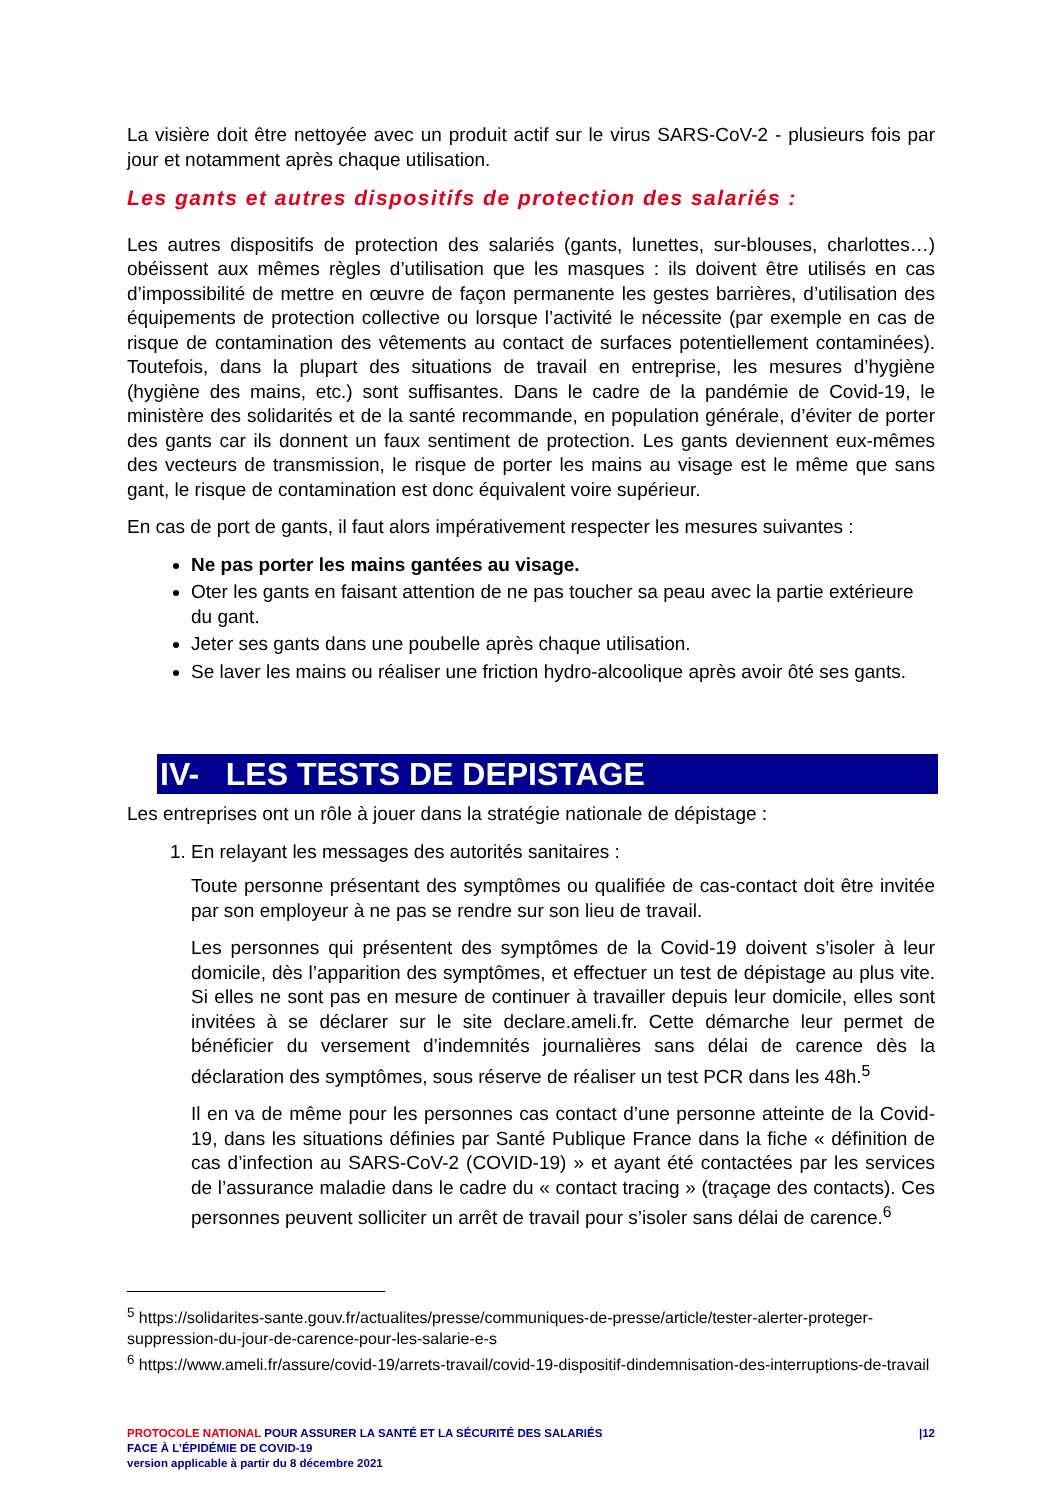La visière doit être nettoyée avec un produit actif sur le virus SARS-CoV-2 - plusieurs fois par jour et notamment après chaque utilisation.
Les gants et autres dispositifs de protection des salariés :
Les autres dispositifs de protection des salariés (gants, lunettes, sur-blouses, charlottes…) obéissent aux mêmes règles d’utilisation que les masques : ils doivent être utilisés en cas d’impossibilité de mettre en œuvre de façon permanente les gestes barrières, d’utilisation des équipements de protection collective ou lorsque l’activité le nécessite (par exemple en cas de risque de contamination des vêtements au contact de surfaces potentiellement contaminées). Toutefois, dans la plupart des situations de travail en entreprise, les mesures d’hygiène (hygiène des mains, etc.) sont suffisantes. Dans le cadre de la pandémie de Covid-19, le ministère des solidarités et de la santé recommande, en population générale, d’éviter de porter des gants car ils donnent un faux sentiment de protection. Les gants deviennent eux-mêmes des vecteurs de transmission, le risque de porter les mains au visage est le même que sans gant, le risque de contamination est donc équivalent voire supérieur.
En cas de port de gants, il faut alors impérativement respecter les mesures suivantes :
Ne pas porter les mains gantées au visage.
Oter les gants en faisant attention de ne pas toucher sa peau avec la partie extérieure du gant.
Jeter ses gants dans une poubelle après chaque utilisation.
Se laver les mains ou réaliser une friction hydro-alcoolique après avoir ôté ses gants.
IV- LES TESTS DE DEPISTAGE
Les entreprises ont un rôle à jouer dans la stratégie nationale de dépistage :
1. En relayant les messages des autorités sanitaires :
Toute personne présentant des symptômes ou qualifiée de cas-contact doit être invitée par son employeur à ne pas se rendre sur son lieu de travail.
Les personnes qui présentent des symptômes de la Covid-19 doivent s’isoler à leur domicile, dès l’apparition des symptômes, et effectuer un test de dépistage au plus vite. Si elles ne sont pas en mesure de continuer à travailler depuis leur domicile, elles sont invitées à se déclarer sur le site declare.ameli.fr. Cette démarche leur permet de bénéficier du versement d’indemnités journalières sans délai de carence dès la déclaration des symptômes, sous réserve de réaliser un test PCR dans les 48h.<sup>5</sup>
Il en va de même pour les personnes cas contact d’une personne atteinte de la Covid-19, dans les situations définies par Santé Publique France dans la fiche « définition de cas d’infection au SARS-CoV-2 (COVID-19) » et ayant été contactées par les services de l’assurance maladie dans le cadre du « contact tracing » (traçage des contacts). Ces personnes peuvent solliciter un arrêt de travail pour s’isoler sans délai de carence.<sup>6</sup>
<sup>5</sup> https://solidarites-sante.gouv.fr/actualites/presse/communiques-de-presse/article/tester-alerter-proteger-suppression-du-jour-de-carence-pour-les-salarie-e-s
<sup>6</sup> https://www.ameli.fr/assure/covid-19/arrets-travail/covid-19-dispositif-dindemnisation-des-interruptions-de-travail
PROTOCOLE NATIONAL POUR ASSURER LA SANTÉ ET LA SÉCURITÉ DES SALARIÉS
FACE À L’ÉPIDÉMIE DE COVID-19
version applicable à partir du 8 décembre 2021
|12